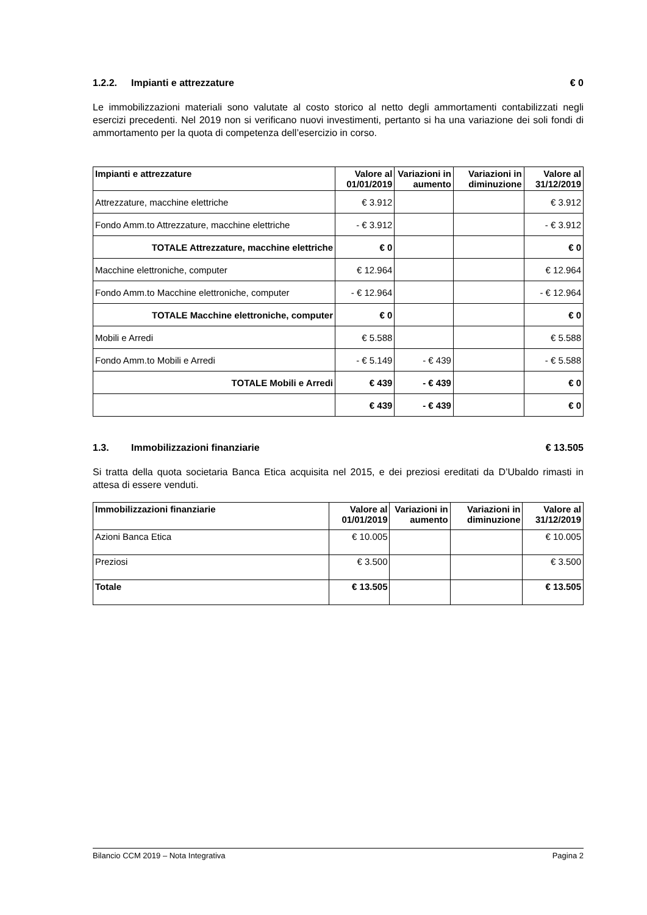1.2.2. Impianti e attrezzature € 0
Le immobilizzazioni materiali sono valutate al costo storico al netto degli ammortamenti contabilizzati negli esercizi precedenti. Nel 2019 non si verificano nuovi investimenti, pertanto si ha una variazione dei soli fondi di ammortamento per la quota di competenza dell’esercizio in corso.
| Impianti e attrezzature | Valore al 01/01/2019 | Variazioni in aumento | Variazioni in diminuzione | Valore al 31/12/2019 |
| --- | --- | --- | --- | --- |
| Attrezzature, macchine elettriche | € 3.912 | | | € 3.912 |
| Fondo Amm.to Attrezzature, macchine elettriche | - € 3.912 | | | - € 3.912 |
| TOTALE Attrezzature, macchine elettriche | € 0 | | | € 0 |
| Macchine elettroniche, computer | € 12.964 | | | € 12.964 |
| Fondo Amm.to Macchine elettroniche, computer | - € 12.964 | | | - € 12.964 |
| TOTALE Macchine elettroniche, computer | € 0 | | | € 0 |
| Mobili e Arredi | € 5.588 | | | € 5.588 |
| Fondo Amm.to Mobili e Arredi | - € 5.149 | - € 439 | | - € 5.588 |
| TOTALE Mobili e Arredi | € 439 | - € 439 | | € 0 |
| | € 439 | - € 439 | | € 0 |
1.3. Immobilizzazioni finanziarie € 13.505
Si tratta della quota societaria Banca Etica acquisita nel 2015, e dei preziosi ereditati da D’Ubaldo rimasti in attesa di essere venduti.
| Immobilizzazioni finanziarie | Valore al 01/01/2019 | Variazioni in aumento | Variazioni in diminuzione | Valore al 31/12/2019 |
| --- | --- | --- | --- | --- |
| Azioni Banca Etica | € 10.005 | | | € 10.005 |
| Preziosi | € 3.500 | | | € 3.500 |
| Totale | € 13.505 | | | € 13.505 |
Bilancio CCM 2019 – Nota Integrativa Pagina 2